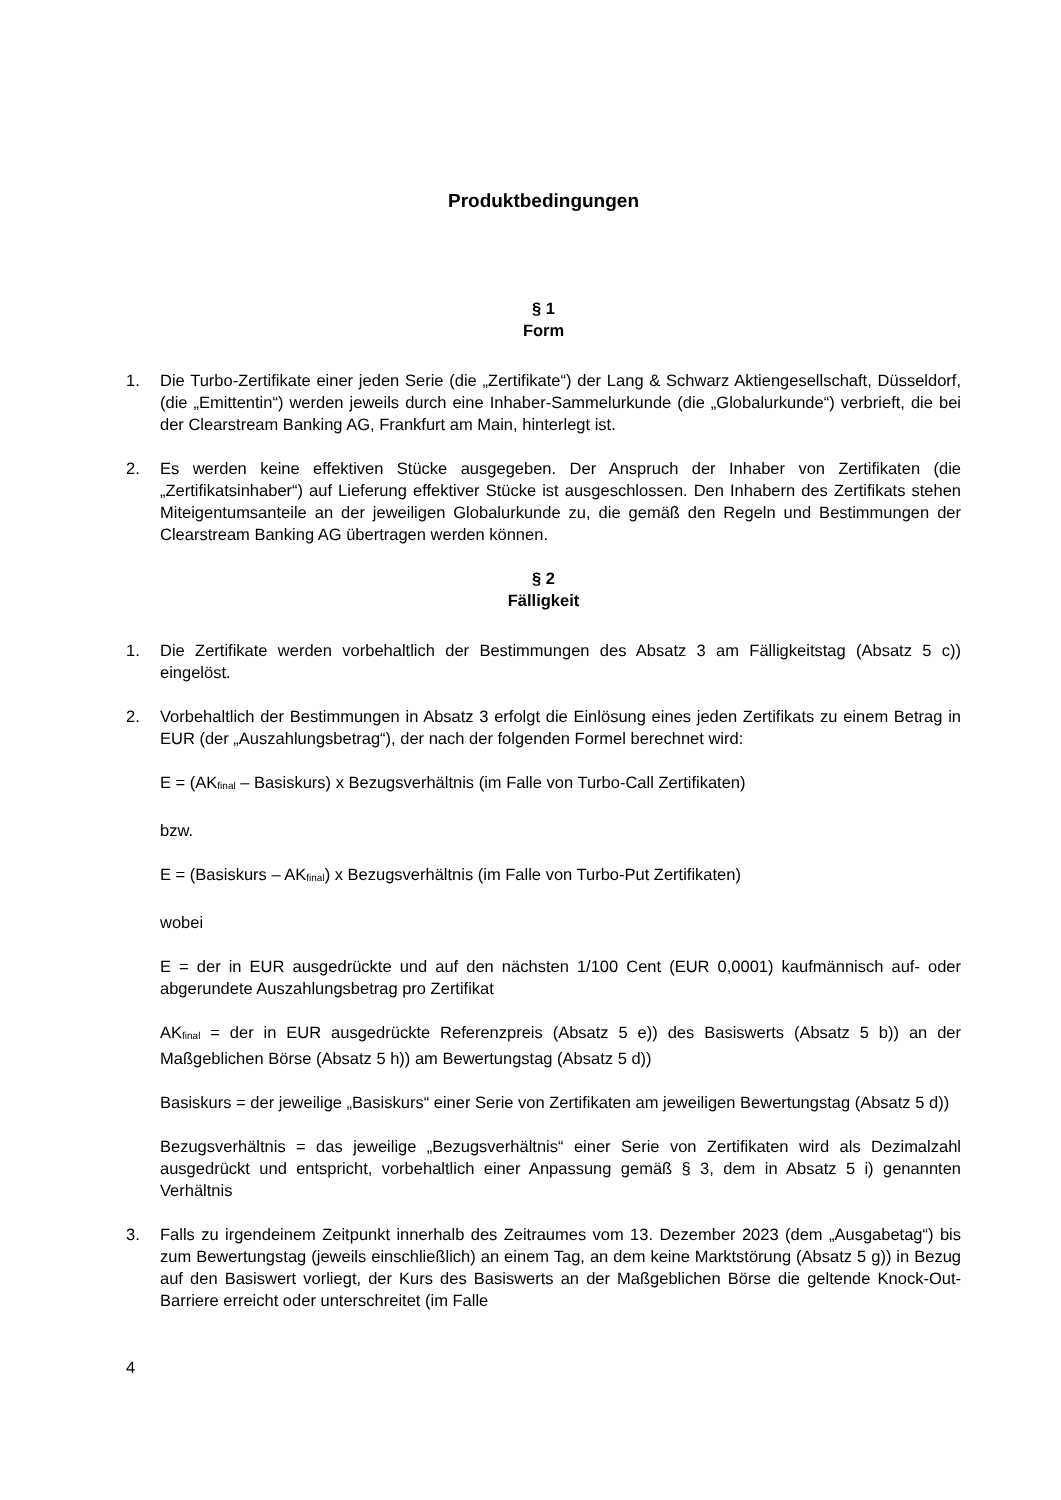Produktbedingungen
§ 1
Form
1. Die Turbo-Zertifikate einer jeden Serie (die „Zertifikate“) der Lang & Schwarz Aktiengesellschaft, Düsseldorf, (die „Emittentin“) werden jeweils durch eine Inhaber-Sammelurkunde (die „Globalurkunde“) verbrieft, die bei der Clearstream Banking AG, Frankfurt am Main, hinterlegt ist.
2. Es werden keine effektiven Stücke ausgegeben. Der Anspruch der Inhaber von Zertifikaten (die „Zertifikatsinhaber“) auf Lieferung effektiver Stücke ist ausgeschlossen. Den Inhabern des Zertifikats stehen Miteigentumsanteile an der jeweiligen Globalurkunde zu, die gemäß den Regeln und Bestimmungen der Clearstream Banking AG übertragen werden können.
§ 2
Fälligkeit
1. Die Zertifikate werden vorbehaltlich der Bestimmungen des Absatz 3 am Fälligkeitstag (Absatz 5 c)) eingelöst.
2. Vorbehaltlich der Bestimmungen in Absatz 3 erfolgt die Einlösung eines jeden Zertifikats zu einem Betrag in EUR (der „Auszahlungsbetrag“), der nach der folgenden Formel berechnet wird:
E = (AK<sub>final</sub> – Basiskurs) x Bezugsverhältnis (im Falle von Turbo-Call Zertifikaten)
bzw.
E = (Basiskurs – AK<sub>final</sub>) x Bezugsverhältnis (im Falle von Turbo-Put Zertifikaten)
wobei
E = der in EUR ausgedrückte und auf den nächsten 1/100 Cent (EUR 0,0001) kaufmännisch auf- oder abgerundete Auszahlungsbetrag pro Zertifikat
AK<sub>final</sub> = der in EUR ausgedrückte Referenzpreis (Absatz 5 e)) des Basiswerts (Absatz 5 b)) an der Maßgeblichen Börse (Absatz 5 h)) am Bewertungstag (Absatz 5 d))
Basiskurs = der jeweilige „Basiskurs“ einer Serie von Zertifikaten am jeweiligen Bewertungstag (Absatz 5 d))
Bezugsverhältnis = das jeweilige „Bezugsverhältnis“ einer Serie von Zertifikaten wird als Dezimalzahl ausgedrückt und entspricht, vorbehaltlich einer Anpassung gemäß § 3, dem in Absatz 5 i) genannten Verhältnis
3. Falls zu irgendeinem Zeitpunkt innerhalb des Zeitraumes vom 13. Dezember 2023 (dem „Ausgabetag“) bis zum Bewertungstag (jeweils einschließlich) an einem Tag, an dem keine Marktstörung (Absatz 5 g)) in Bezug auf den Basiswert vorliegt, der Kurs des Basiswerts an der Maßgeblichen Börse die geltende Knock-Out-Barriere erreicht oder unterschreitet (im Falle
4